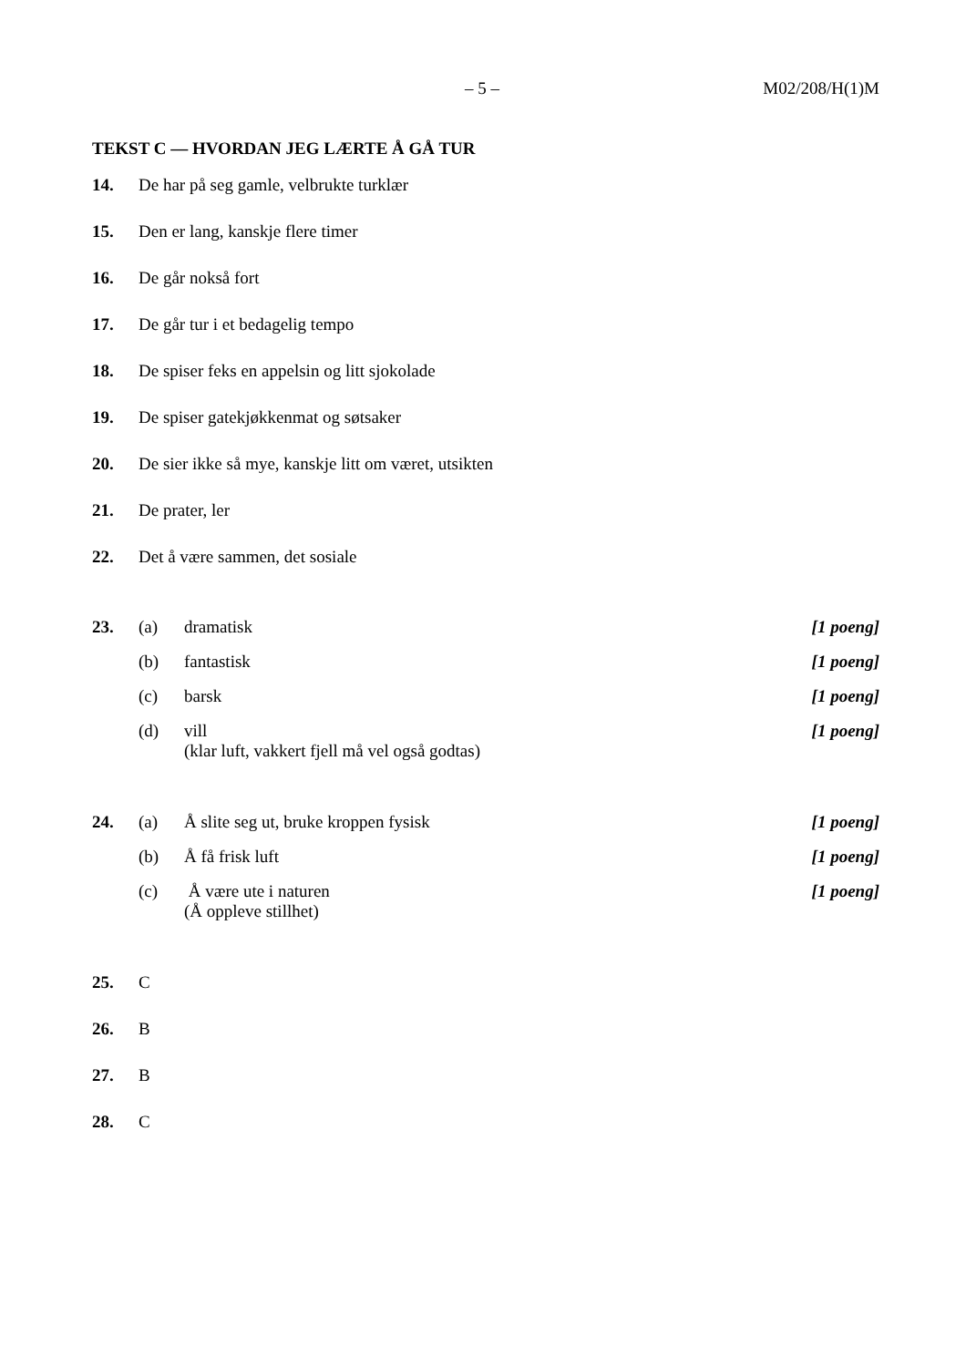– 5 – M02/208/H(1)M
TEKST C — HVORDAN JEG LÆRTE Å GÅ TUR
14. De har på seg gamle, velbrukte turklær
15. Den er lang, kanskje flere timer
16. De går nokså fort
17. De går tur i et bedagelig tempo
18. De spiser feks en appelsin og litt sjokolade
19. De spiser gatekjøkkenmat og søtsaker
20. De sier ikke så mye, kanskje litt om været, utsikten
21. De prater, ler
22. Det å være sammen, det sosiale
23. (a) dramatisk [1 poeng]
(b) fantastisk [1 poeng]
(c) barsk [1 poeng]
(d) vill
(klar luft, vakkert fjell må vel også godtas) [1 poeng]
24. (a) Å slite seg ut, bruke kroppen fysisk [1 poeng]
(b) Å få frisk luft [1 poeng]
(c) Å være ute i naturen
(Å oppleve stillhet) [1 poeng]
25. C
26. B
27. B
28. C